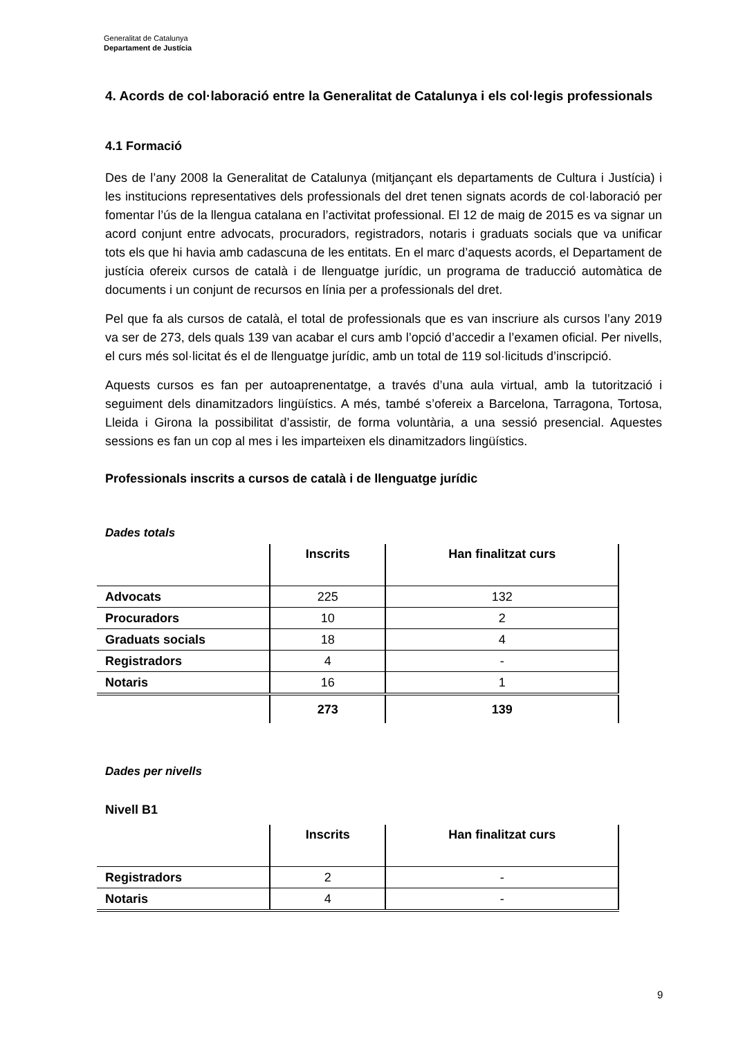Generalitat de Catalunya
Departament de Justícia
4. Acords de col·laboració entre la Generalitat de Catalunya i els col·legis professionals
4.1 Formació
Des de l’any 2008 la Generalitat de Catalunya (mitjançant els departaments de Cultura i Justícia) i les institucions representatives dels professionals del dret tenen signats acords de col·laboració per fomentar l’ús de la llengua catalana en l’activitat professional. El 12 de maig de 2015 es va signar un acord conjunt entre advocats, procuradors, registradors, notaris i graduats socials que va unificar tots els que hi havia amb cadascuna de les entitats. En el marc d’aquests acords, el Departament de justícia ofereix cursos de català i de llenguatge jurídic, un programa de traducció automàtica de documents i un conjunt de recursos en línia per a professionals del dret.
Pel que fa als cursos de català, el total de professionals que es van inscriure als cursos l’any 2019 va ser de 273, dels quals 139 van acabar el curs amb l’opció d’accedir a l’examen oficial. Per nivells, el curs més sol·licitat és el de llenguatge jurídic, amb un total de 119 sol·licituds d’inscripció.
Aquests cursos es fan per autoaprenentatge, a través d’una aula virtual, amb la tutorització i seguiment dels dinamitzadors lingüístics. A més, també s’ofereix a Barcelona, Tarragona, Tortosa, Lleida i Girona la possibilitat d’assistir, de forma voluntària, a una sessió presencial. Aquestes sessions es fan un cop al mes i les imparteixen els dinamitzadors lingüístics.
Professionals inscrits a cursos de català i de llenguatge jurídic
Dades totals
| | Inscrits | Han finalitzat curs |
| --- | --- | --- |
| Advocats | 225 | 132 |
| Procuradors | 10 | 2 |
| Graduats socials | 18 | 4 |
| Registradors | 4 | - |
| Notaris | 16 | 1 |
| | 273 | 139 |
Dades per nivells
Nivell B1
| | Inscrits | Han finalitzat curs |
| --- | --- | --- |
| Registradors | 2 | - |
| Notaris | 4 | - |
9